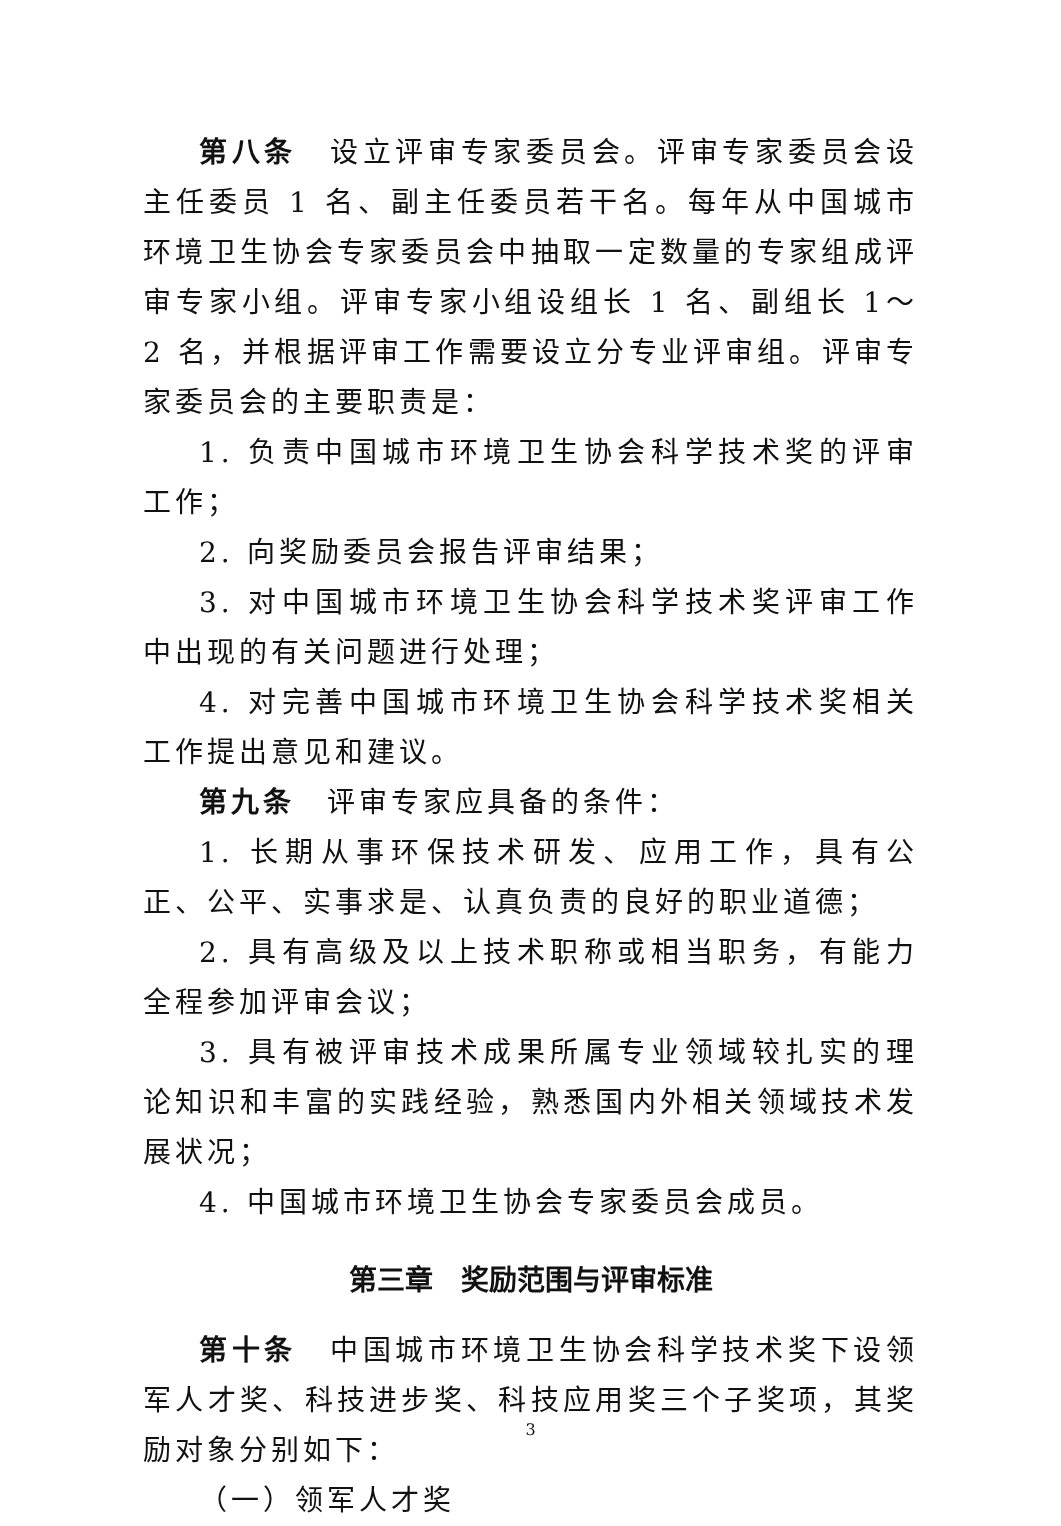第八条　设立评审专家委员会。评审专家委员会设主任委员 1 名、副主任委员若干名。每年从中国城市环境卫生协会专家委员会中抽取一定数量的专家组成评审专家小组。评审专家小组设组长 1 名、副组长 1～2 名，并根据评审工作需要设立分专业评审组。评审专家委员会的主要职责是：
1. 负责中国城市环境卫生协会科学技术奖的评审工作；
2. 向奖励委员会报告评审结果；
3. 对中国城市环境卫生协会科学技术奖评审工作中出现的有关问题进行处理；
4. 对完善中国城市环境卫生协会科学技术奖相关工作提出意见和建议。
第九条　评审专家应具备的条件：
1. 长期从事环保技术研发、应用工作，具有公正、公平、实事求是、认真负责的良好的职业道德；
2. 具有高级及以上技术职称或相当职务，有能力全程参加评审会议；
3. 具有被评审技术成果所属专业领域较扎实的理论知识和丰富的实践经验，熟悉国内外相关领域技术发展状况；
4. 中国城市环境卫生协会专家委员会成员。
第三章　奖励范围与评审标准
第十条　中国城市环境卫生协会科学技术奖下设领军人才奖、科技进步奖、科技应用奖三个子奖项，其奖励对象分别如下：
（一）领军人才奖
3